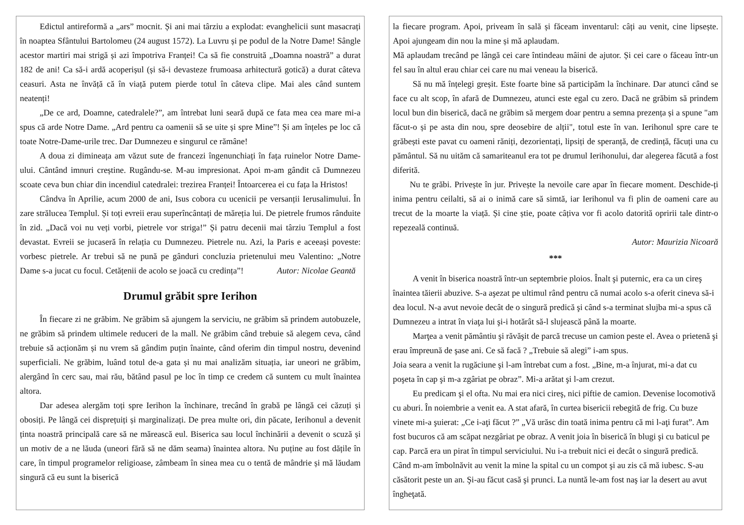Edictul antireformă a „ars” mocnit. Și ani mai târziu a explodat: evanghelicii sunt masacrați în noaptea Sfântului Bartolomeu (24 august 1572). La Luvru și pe podul de la Notre Dame! Sângle acestor martiri mai strigă și azi împotriva Franței! Ca să fie construită „Doamna noastră” a durat 182 de ani! Ca să-i ardă acoperișul (și să-i devasteze frumoasa arhitectură gotică) a durat câteva ceasuri. Asta ne învăță că în viață putem pierde totul în câteva clipe. Mai ales când suntem neatenți!
„De ce ard, Doamne, catedralele?”, am întrebat luni seară după ce fata mea cea mare mi-a spus că arde Notre Dame. „Ard pentru ca oamenii să se uite și spre Mine”! Și am înțeles pe loc că toate Notre-Dame-urile trec. Dar Dumnezeu e singurul ce rămâne!
A doua zi dimineața am văzut sute de francezi îngenunchiați în fața ruinelor Notre Dame-ului. Cântând imnuri creștine. Rugându-se. M-au impresionat. Apoi m-am gândit că Dumnezeu scoate ceva bun chiar din incendiul catedralei: trezirea Franței! Întoarcerea ei cu fața la Hristos!
Cândva în Aprilie, acum 2000 de ani, Isus cobora cu ucenicii pe versanții Ierusalimului. În zare strălucea Templul. Și toți evreii erau superîncântați de măreția lui. De pietrele frumos rânduite în zid. „Dacă voi nu veți vorbi, pietrele vor striga!” Și patru decenii mai târziu Templul a fost devastat. Evreii se jucaseră în relația cu Dumnezeu. Pietrele nu. Azi, la Paris e aceeași poveste: vorbesc pietrele. Ar trebui să ne pună pe gânduri concluzia prietenului meu Valentino: „Notre Dame s-a jucat cu focul. Cetățenii de acolo se joacă cu credința”! Autor: Nicolae Geantă
Drumul grăbit spre Ierihon
În fiecare zi ne grăbim. Ne grăbim să ajungem la serviciu, ne grăbim să prindem autobuzele, ne grăbim să prindem ultimele reduceri de la mall. Ne grăbim când trebuie să alegem ceva, când trebuie să acționăm și nu vrem să gândim puțin înainte, când oferim din timpul nostru, devenind superficiali. Ne grăbim, luând totul de-a gata și nu mai analizăm situația, iar uneori ne grăbim, alergând în cerc sau, mai rău, bătând pasul pe loc în timp ce credem că suntem cu mult înaintea altora.
Dar adesea alergăm toți spre Ierihon la închinare, trecând în grabă pe lângă cei căzuți și obosiți. Pe lângă cei disprețuiți și marginalizați. De prea multe ori, din păcate, Ierihonul a devenit ținta noastră principală care să ne mărească eul. Biserica sau locul închinării a devenit o scuză și un motiv de a ne lăuda (uneori fără să ne dăm seama) înaintea altora. Nu puține au fost dățile în care, în timpul programelor religioase, zâmbeam în sinea mea cu o tentă de mândrie și mă lăudam singură că eu sunt la biserică
la fiecare program. Apoi, priveam în sală și făceam inventarul: câți au venit, cine lipsește. Apoi ajungeam din nou la mine și mă aplaudam.
Mă aplaudam trecând pe lângă cei care întindeau mâini de ajutor. Și cei care o făceau într-un fel sau în altul erau chiar cei care nu mai veneau la biserică.
Să nu mă înțelegi greșit. Este foarte bine să participăm la închinare. Dar atunci când se face cu alt scop, în afară de Dumnezeu, atunci este egal cu zero. Dacă ne grăbim să prindem locul bun din biserică, dacă ne grăbim să mergem doar pentru a semna prezența și a spune "am făcut-o și pe asta din nou, spre deosebire de alții", totul este în van. Ierihonul spre care te grăbești este pavat cu oameni răniți, dezorientați, lipsiți de speranță, de credință, făcuți una cu pământul. Să nu uităm că samariteanul era tot pe drumul Ierihonului, dar alegerea făcută a fost diferită.
Nu te grăbi. Privește în jur. Privește la nevoile care apar în fiecare moment. Deschide-ți inima pentru ceilalti, să ai o inimă care să simtă, iar Ierihonul va fi plin de oameni care au trecut de la moarte la viață. Și cine știe, poate câțiva vor fi acolo datorită opririi tale dintr-o repezeală continuă.
Autor: Maurizia Nicoară
***
A venit în biserica noastră într-un septembrie ploios. Înalt şi puternic, era ca un cireş înaintea tăierii abuzive. S-a aşezat pe ultimul rând pentru că numai acolo s-a oferit cineva să-i dea locul. N-a avut nevoie decât de o singură predică şi când s-a terminat slujba mi-a spus că Dumnezeu a intrat în viaţa lui şi-i hotărât să-l slujească până la moarte.
Marţea a venit pământiu şi răvăşit de parcă trecuse un camion peste el. Avea o prietenă şi erau împreună de şase ani. Ce să facă ? „Trebuie să alegi” i-am spus.
Joia seara a venit la rugăciune şi l-am întrebat cum a fost. „Bine, m-a înjurat, mi-a dat cu poşeta în cap şi m-a zgâriat pe obraz”. Mi-a arătat şi l-am crezut.
Eu predicam şi el ofta. Nu mai era nici cireş, nici piftie de camion. Devenise locomotivă cu aburi. În noiembrie a venit ea. A stat afară, în curtea bisericii rebegită de frig. Cu buze vinete mi-a şuierat: „Ce i-aţi făcut ?” „Vă urăsc din toată inima pentru că mi l-aţi furat”. Am fost bucuros că am scăpat nezgâriat pe obraz. A venit joia în biserică în blugi şi cu baticul pe cap. Parcă era un pirat în timpul serviciului. Nu i-a trebuit nici ei decât o singură predică. Când m-am îmbolnăvit au venit la mine la spital cu un compot şi au zis că mă iubesc. S-au căsătorit peste un an. Şi-au făcut casă şi prunci. La nuntă le-am fost naş iar la desert au avut îngheţată.